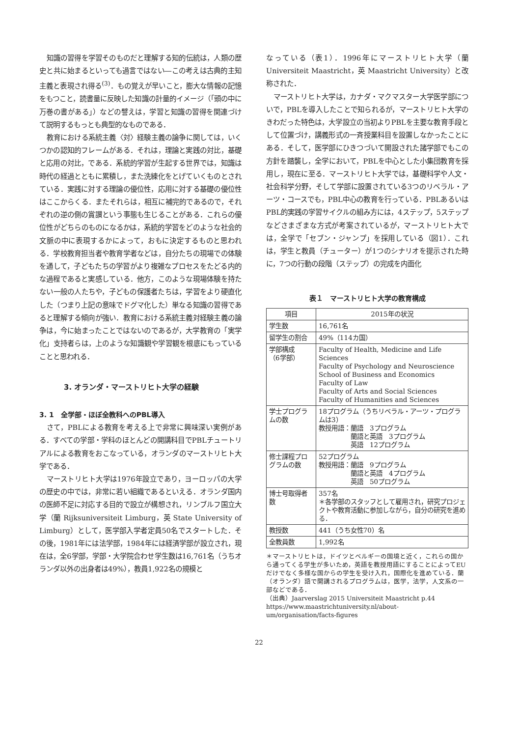知識の習得を学習そのものだと理解する知的伝統は，人類の歴史と共に始まるといっても過言ではない―この考えは古典的主知主義と表現され得る<sup>(3)</sup>．もの覚えが早いこと，膨大な情報の記憶をもつこと，読書量に反映した知識の計量的イメージ（「頭の中に万巻の書がある」）などの譬えは，学習と知識の習得を関連づけて説明するもっとも典型的なものである．
教育における系統主義〈対〉経験主義の論争に関しては，いくつかの認知的フレームがある．それは，理論と実践の対比，基礎と応用の対比，である．系統的学習が生起する世界では，知識は時代の経過とともに累積し，また洗練化をとげていくものとされている．実践に対する理論の優位性，応用に対する基礎の優位性はここからくる．またそれらは，相互に補完的であるので，それぞれの逆の側の賞讃という事態も生じることがある．これらの優位性がどちらのものになるかは，系統的学習をどのような社会的文脈の中に表現するかによって，おもに決定するものと思われる．学校教育担当者や教育学者などは，自分たちの現場での体験を通して，子どもたちの学習がより複雑なプロセスをたどる内的な過程であると実感している．他方，このような現場体験を持たない一般の人たちや，子どもの保護者たちは，学習をより硬直化した（つまり上記の意味でドグマ化した）単なる知識の習得であると理解する傾向が強い．教育における系統主義対経験主義の論争は，今に始まったことではないのであるが，大学教育の「実学化」支持者らは，上のような知識観や学習観を根底にもっていることと思われる．
3. オランダ・マーストリヒト大学の経験
3. 1　全学部・ほぼ全教科へのPBL導入
さて，PBLによる教育を考える上で非常に興味深い実例がある．すべての学部・学科のほとんどの開講科目でPBLチュートリアルによる教育をおこなっている，オランダのマーストリヒト大学である．
マーストリヒト大学は1976年設立であり，ヨーロッパの大学の歴史の中では，非常に若い組織であるといえる．オランダ国内の医師不足に対応する目的で設立が構想され，リンブルフ国立大学（蘭 Rijksuniversiteit Limburg，英 State University of Limburg）として，医学部入学者定員50名でスタートした．その後，1981年には法学部，1984年には経済学部が設立され，現在は，全6学部，学部・大学院合わせ学生数は16,761名（うちオランダ以外の出身者は49%），教員1,922名の規模と
なっている（表1）．1996年にマーストリヒト大学（蘭 Universiteit Maastricht，英 Maastricht University）と改称された．
マーストリヒト大学は，カナダ・マクマスター大学医学部についで，PBLを導入したことで知られるが，マーストリヒト大学のきわだった特色は，大学設立の当初よりPBLを主要な教育手段として位置づけ，講義形式の一斉授業科目を設置しなかったことにある．そして，医学部にひきつづいて開設された諸学部でもこの方針を踏襲し，全学において，PBLを中心とした小集団教育を採用し，現在に至る．マーストリヒト大学では，基礎科学や人文・社会科学分野，そして学部に設置されている3つのリベラル・アーツ・コースでも，PBL中心の教育を行っている．PBLあるいはPBL的実践の学習サイクルの組み方には，4ステップ，5ステップなどさまざまな方式が考案されているが，マーストリヒト大では，全学で「セブン・ジャンプ」を採用している（図1）．これは，学生と教員（チューター）が1つのシナリオを提示された時に，7つの行動の段階（ステップ）の完成を内面化
表１　マーストリヒト大学の教育構成
| 項目 | 2015年の状況 |
| --- | --- |
| 学生数 | 16,761名 |
| 留学生の割合 | 49%（114カ国） |
| 学部構成 （6学部） | Faculty of Health, Medicine and Life Sciences Faculty of Psychology and Neuroscience School of Business and Economics Faculty of Law Faculty of Arts and Social Sciences Faculty of Humanities and Sciences |
| 学士プログラムの数 | 18プログラム（うちリベラル・アーツ・プログラムは3） 教授用語：蘭語 3プログラム 蘭語と英語 3プログラム 英語 12プログラム |
| 修士課程プログラムの数 | 52プログラム 教授用語：蘭語 9プログラム 蘭語と英語 4プログラム 英語 50プログラム |
| 博士号取得者数 | 357名 ＊各学部のスタッフとして雇用され，研究プロジェクトや教育活動に参加しながら，自分の研究を進める． |
| 教授数 | 441（うち女性70）名 |
| 全教員数 | 1,992名 |
＊マーストリヒトは，ドイツとベルギーの国境と近く，これらの国から通ってくる学生が多いため，英語を教授用語にすることによってEUだけでなく多様な国からの学生を受け入れ，国際化を進めている．蘭（オランダ）語で開講されるプログラムは，医学，法学，人文系の一部などである．
（出典）Jaarverslag 2015 Universiteit Maastricht p.44
https://www.maastrichtuniversity.nl/about-um/organisation/facts-figures
22